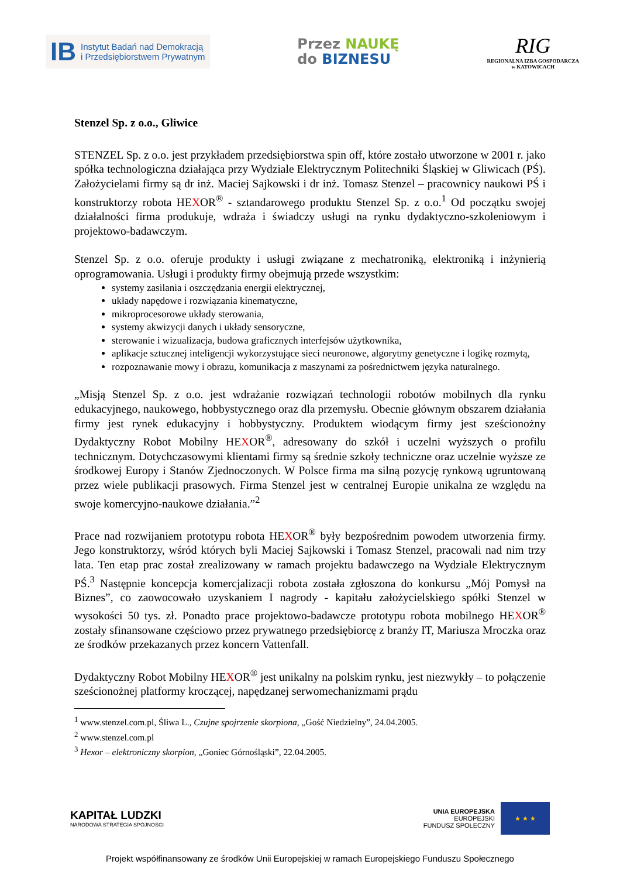IB
Instytut Badań nad Demokracją
i Przedsiębiorstwem Prywatnym
Przez NAUKĘ
do BIZNESU
RIG
REGIONALNA IZBA GOSPODARCZA
w KATOWICACH
Stenzel Sp. z o.o., Gliwice
STENZEL Sp. z o.o. jest przykładem przedsiębiorstwa spin off, które zostało utworzone w 2001 r. jako spółka technologiczna działająca przy Wydziale Elektrycznym Politechniki Śląskiej w Gliwicach (PŚ). Założycielami firmy są dr inż. Maciej Sajkowski i dr inż. Tomasz Stenzel – pracownicy naukowi PŚ i konstruktorzy robota HEXOR<sup>®</sup> - sztandarowego produktu Stenzel Sp. z o.o.<sup>1</sup> Od początku swojej działalności firma produkuje, wdraża i świadczy usługi na rynku dydaktyczno-szkoleniowym i projektowo-badawczym.
Stenzel Sp. z o.o. oferuje produkty i usługi związane z mechatroniką, elektroniką i inżynierią oprogramowania. Usługi i produkty firmy obejmują przede wszystkim:
systemy zasilania i oszczędzania energii elektrycznej,
układy napędowe i rozwiązania kinematyczne,
mikroprocesorowe układy sterowania,
systemy akwizycji danych i układy sensoryczne,
sterowanie i wizualizacja, budowa graficznych interfejsów użytkownika,
aplikacje sztucznej inteligencji wykorzystujące sieci neuronowe, algorytmy genetyczne i logikę rozmytą,
rozpoznawanie mowy i obrazu, komunikacja z maszynami za pośrednictwem języka naturalnego.
„Misją Stenzel Sp. z o.o. jest wdrażanie rozwiązań technologii robotów mobilnych dla rynku edukacyjnego, naukowego, hobbystycznego oraz dla przemysłu. Obecnie głównym obszarem działania firmy jest rynek edukacyjny i hobbystyczny. Produktem wiodącym firmy jest sześcionożny Dydaktyczny Robot Mobilny HEXOR<sup>®</sup>, adresowany do szkół i uczelni wyższych o profilu technicznym. Dotychczasowymi klientami firmy są średnie szkoły techniczne oraz uczelnie wyższe ze środkowej Europy i Stanów Zjednoczonych. W Polsce firma ma silną pozycję rynkową ugruntowaną przez wiele publikacji prasowych. Firma Stenzel jest w centralnej Europie unikalna ze względu na swoje komercyjno-naukowe działania.”<sup>2</sup>
Prace nad rozwijaniem prototypu robota HEXOR<sup>®</sup> były bezpośrednim powodem utworzenia firmy. Jego konstruktorzy, wśród których byli Maciej Sajkowski i Tomasz Stenzel, pracowali nad nim trzy lata. Ten etap prac został zrealizowany w ramach projektu badawczego na Wydziale Elektrycznym PŚ.<sup>3</sup> Następnie koncepcja komercjalizacji robota została zgłoszona do konkursu „Mój Pomysł na Biznes”, co zaowocowało uzyskaniem I nagrody - kapitału założycielskiego spółki Stenzel w wysokości 50 tys. zł. Ponadto prace projektowo-badawcze prototypu robota mobilnego HEXOR<sup>®</sup> zostały sfinansowane częściowo przez prywatnego przedsiębiorcę z branży IT, Mariusza Mroczka oraz ze środków przekazanych przez koncern Vattenfall.
Dydaktyczny Robot Mobilny HEXOR<sup>®</sup> jest unikalny na polskim rynku, jest niezwykły – to połączenie sześcionożnej platformy kroczącej, napędzanej serwomechanizmami prądu
<sup>1</sup> www.stenzel.com.pl, Śliwa L., Czujne spojrzenie skorpiona, „Gość Niedzielny”, 24.04.2005.
<sup>2</sup> www.stenzel.com.pl
<sup>3</sup> Hexor – elektroniczny skorpion, „Goniec Górnośląski”, 22.04.2005.
KAPITAŁ LUDZKI
NARODOWA STRATEGIA SPÓJNOŚCI
UNIA EUROPEJSKA
EUROPEJSKI
FUNDUSZ SPOŁECZNY
★ ★ ★
Projekt współfinansowany ze środków Unii Europejskiej w ramach Europejskiego Funduszu Społecznego